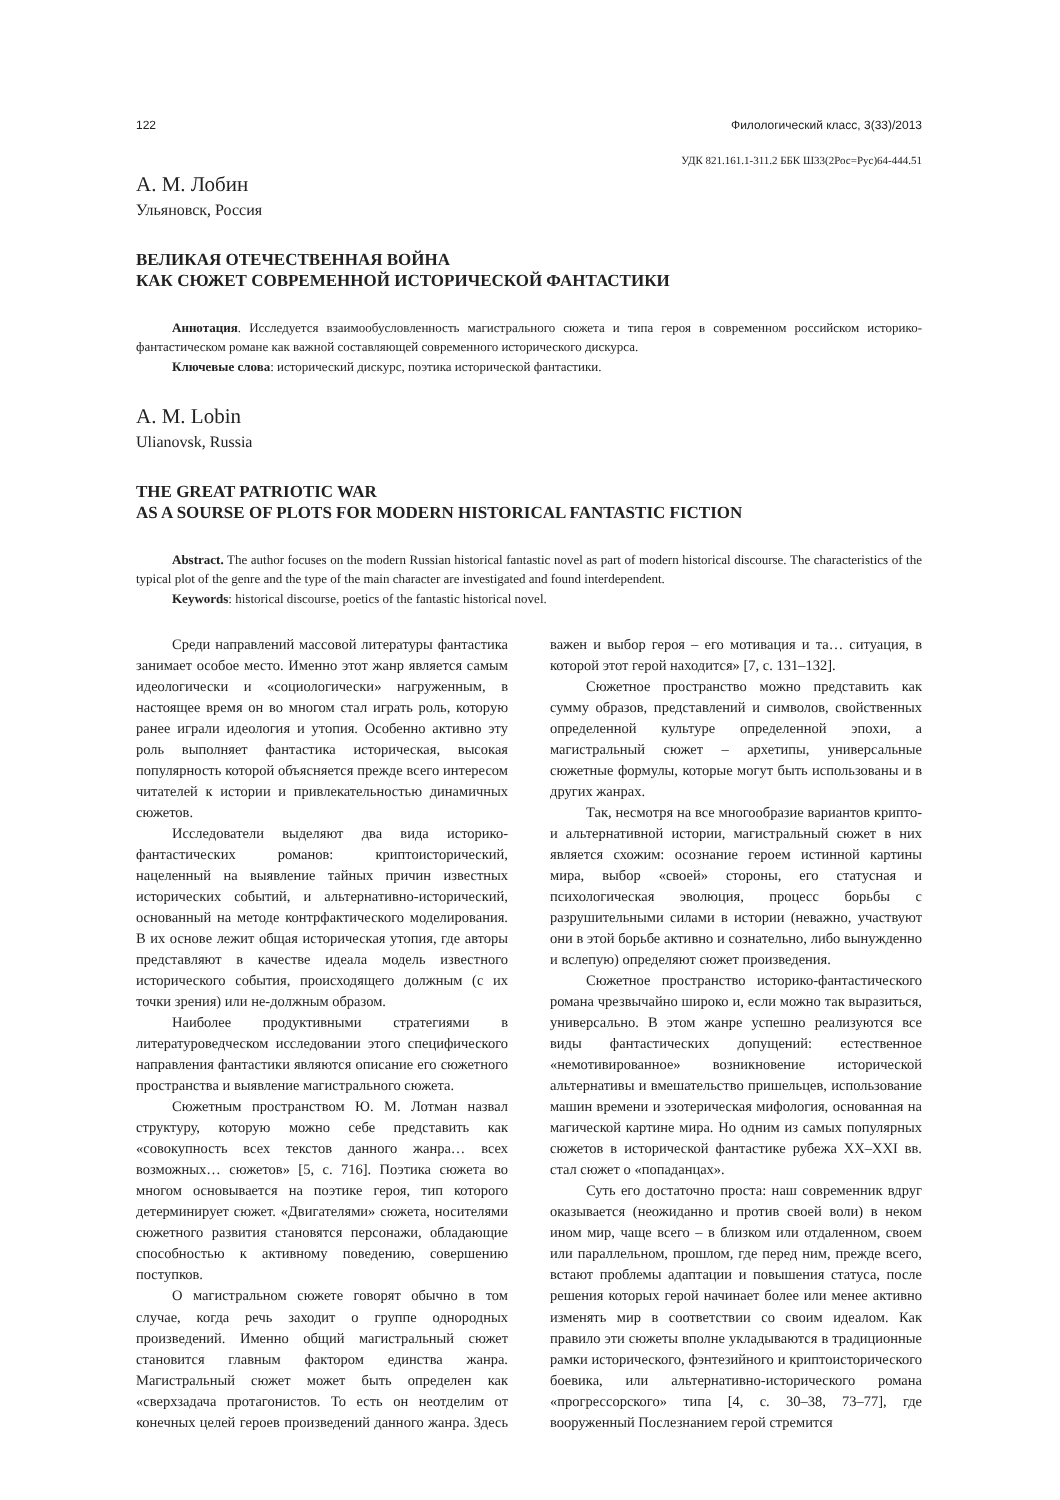122 Филологический класс, 3(33)/2013
УДК 821.161.1-311.2 ББК Ш33(2Рос=Рус)64-444.51
А. М. Лобин
Ульяновск, Россия
ВЕЛИКАЯ ОТЕЧЕСТВЕННАЯ ВОЙНА
КАК СЮЖЕТ СОВРЕМЕННОЙ ИСТОРИЧЕСКОЙ ФАНТАСТИКИ
Аннотация. Исследуется взаимообусловленность магистрального сюжета и типа героя в современном российском историко-фантастическом романе как важной составляющей современного исторического дискурса.
Ключевые слова: исторический дискурс, поэтика исторической фантастики.
A. M. Lobin
Ulianovsk, Russia
THE GREAT PATRIOTIC WAR
AS A SOURSE OF PLOTS FOR MODERN HISTORICAL FANTASTIC FICTION
Abstract. The author focuses on the modern Russian historical fantastic novel as part of modern historical discourse. The characteristics of the typical plot of the genre and the type of the main character are investigated and found interdependent.
Keywords: historical discourse, poetics of the fantastic historical novel.
Среди направлений массовой литературы фантастика занимает особое место. Именно этот жанр является самым идеологически и «социологически» нагруженным, в настоящее время он во многом стал играть роль, которую ранее играли идеология и утопия. Особенно активно эту роль выполняет фантастика историческая, высокая популярность которой объясняется прежде всего интересом читателей к истории и привлекательностью динамичных сюжетов.
Исследователи выделяют два вида историко-фантастических романов: криптоисторический, нацеленный на выявление тайных причин известных исторических событий, и альтернативно-исторический, основанный на методе контрфактического моделирования. В их основе лежит общая историческая утопия, где авторы представляют в качестве идеала модель известного исторического события, происходящего должным (с их точки зрения) или не-должным образом.
Наиболее продуктивными стратегиями в литературоведческом исследовании этого специфического направления фантастики являются описание его сюжетного пространства и выявление магистрального сюжета.
Сюжетным пространством Ю. М. Лотман назвал структуру, которую можно себе представить как «совокупность всех текстов данного жанра… всех возможных… сюжетов» [5, с. 716]. Поэтика сюжета во многом основывается на поэтике героя, тип которого детерминирует сюжет. «Двигателями» сюжета, носителями сюжетного развития становятся персонажи, обладающие способностью к активному поведению, совершению поступков.
О магистральном сюжете говорят обычно в том случае, когда речь заходит о группе однородных произведений. Именно общий магистральный сюжет становится главным фактором единства жанра. Магистральный сюжет может быть определен как «сверхзадача протагонистов. То есть он неотделим от конечных целей героев произведений данного жанра. Здесь важен и выбор героя – его мотивация и та… ситуация, в которой этот герой находится» [7, с. 131–132].
Сюжетное пространство можно представить как сумму образов, представлений и символов, свойственных определенной культуре определенной эпохи, а магистральный сюжет – архетипы, универсальные сюжетные формулы, которые могут быть использованы и в других жанрах.
Так, несмотря на все многообразие вариантов крипто- и альтернативной истории, магистральный сюжет в них является схожим: осознание героем истинной картины мира, выбор «своей» стороны, его статусная и психологическая эволюция, процесс борьбы с разрушительными силами в истории (неважно, участвуют они в этой борьбе активно и сознательно, либо вынужденно и вслепую) определяют сюжет произведения.
Сюжетное пространство историко-фантастического романа чрезвычайно широко и, если можно так выразиться, универсально. В этом жанре успешно реализуются все виды фантастических допущений: естественное «немотивированное» возникновение исторической альтернативы и вмешательство пришельцев, использование машин времени и эзотерическая мифология, основанная на магической картине мира. Но одним из самых популярных сюжетов в исторической фантастике рубежа XX–XXI вв. стал сюжет о «попаданцах».
Суть его достаточно проста: наш современник вдруг оказывается (неожиданно и против своей воли) в неком ином мир, чаще всего – в близком или отдаленном, своем или параллельном, прошлом, где перед ним, прежде всего, встают проблемы адаптации и повышения статуса, после решения которых герой начинает более или менее активно изменять мир в соответствии со своим идеалом. Как правило эти сюжеты вполне укладываются в традиционные рамки исторического, фэнтезийного и криптоисторического боевика, или альтернативно-исторического романа «прогрессорского» типа [4, с. 30–38, 73–77], где вооруженный Послезнанием герой стремится